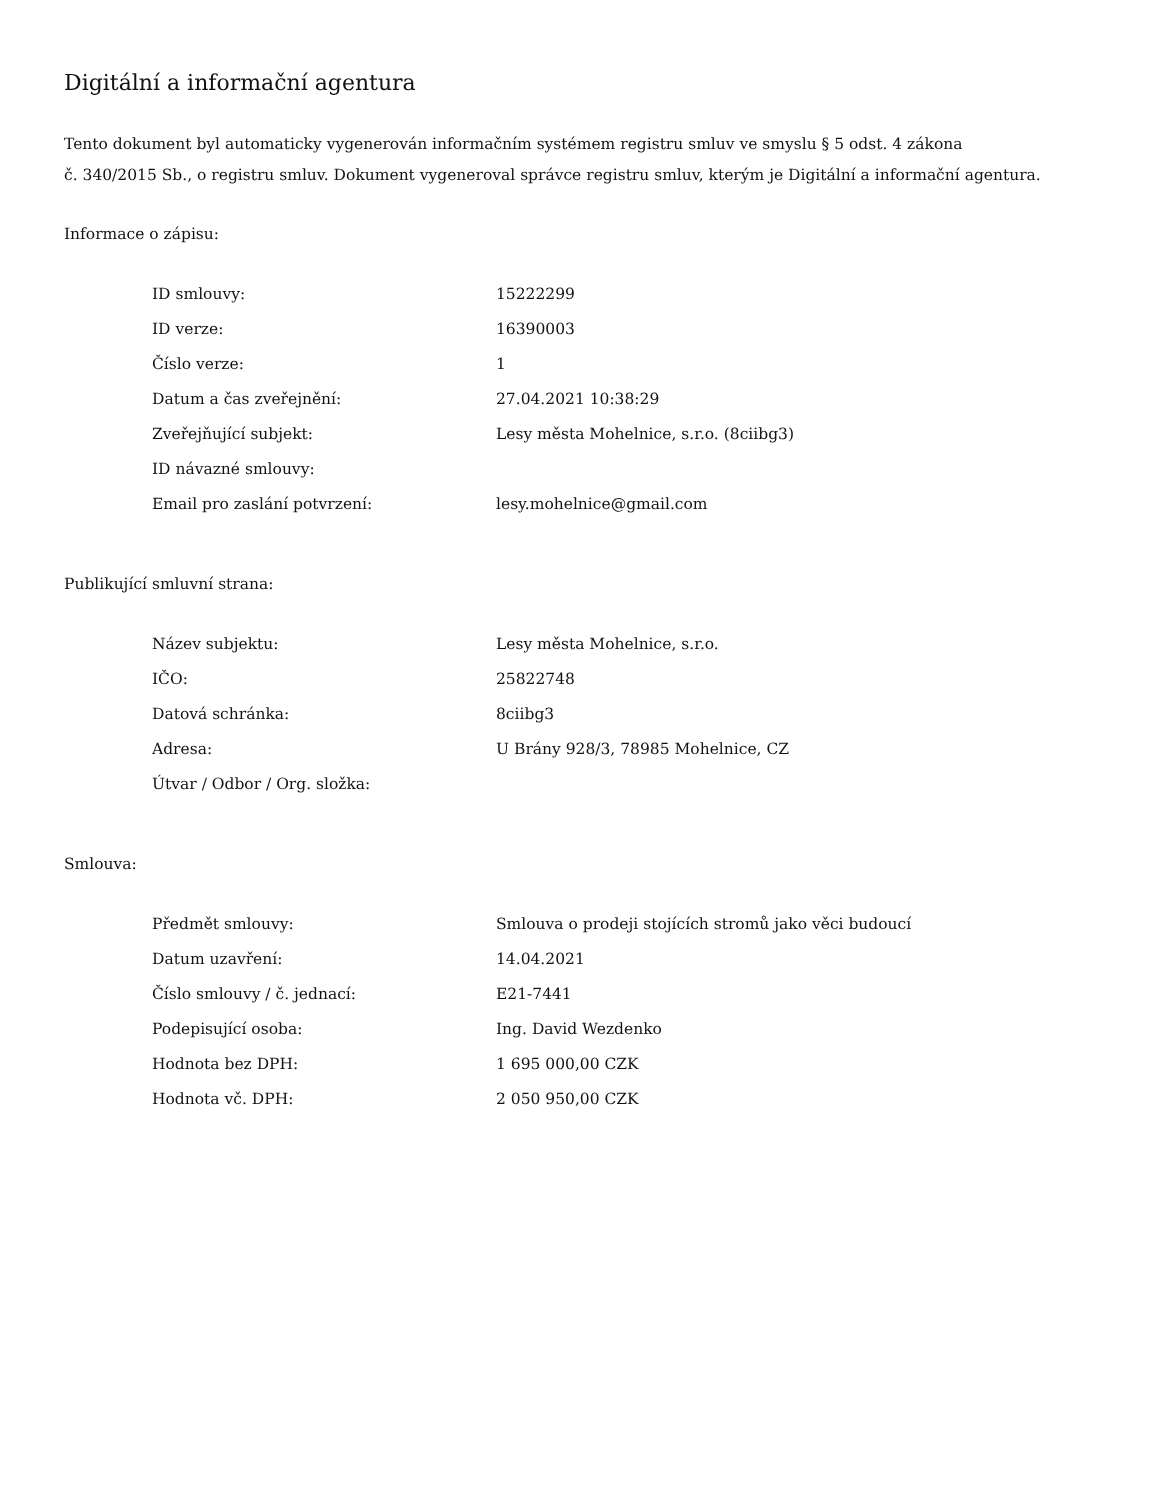Digitální a informační agentura
Tento dokument byl automaticky vygenerován informačním systémem registru smluv ve smyslu § 5 odst. 4 zákona
č. 340/2015 Sb., o registru smluv. Dokument vygeneroval správce registru smluv, kterým je Digitální a informační agentura.
Informace o zápisu:
| ID smlouvy: | 15222299 |
| ID verze: | 16390003 |
| Číslo verze: | 1 |
| Datum a čas zveřejnění: | 27.04.2021 10:38:29 |
| Zveřejňující subjekt: | Lesy města Mohelnice, s.r.o. (8ciibg3) |
| ID návazné smlouvy: | |
| Email pro zaslání potvrzení: | lesy.mohelnice@gmail.com |
Publikující smluvní strana:
| Název subjektu: | Lesy města Mohelnice, s.r.o. |
| IČO: | 25822748 |
| Datová schránka: | 8ciibg3 |
| Adresa: | U Brány 928/3, 78985 Mohelnice, CZ |
| Útvar / Odbor / Org. složka: | |
Smlouva:
| Předmět smlouvy: | Smlouva o prodeji stojících stromů jako věci budoucí |
| Datum uzavření: | 14.04.2021 |
| Číslo smlouvy / č. jednací: | E21-7441 |
| Podepisující osoba: | Ing. David Wezdenko |
| Hodnota bez DPH: | 1 695 000,00 CZK |
| Hodnota vč. DPH: | 2 050 950,00 CZK |